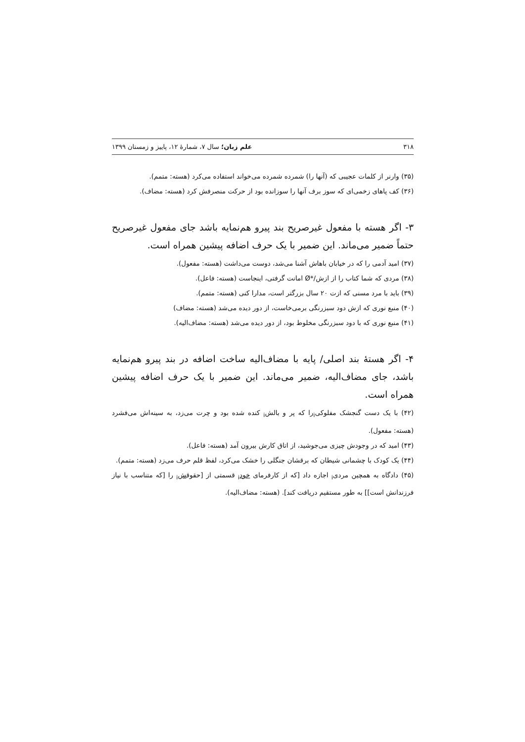۳۱۸ علم زبان؛ سال ۷، شمارهٔ ۱۲، پاییز و زمستان ۱۳۹۹
(۳۵) وارنر از کلمات عجیبی که (آنها را) شمرده شمرده می‌خواند استفاده می‌کرد (هسته: متمم).
(۳۶) کف پاهای زخمی‌ای که سوز برف آنها را سوزانده بود از حرکت منصرفش کرد (هسته: مضاف).
۳- اگر هسته با مفعول غیرصریح بند پیرو هم‌نمایه باشد جای مفعول غیرصریح حتماً ضمیر می‌ماند. این ضمیر با یک حرف اضافه پیشین همراه است.
(۳۷) امید آدمی را که در خیابان باهاش آشنا می‌شد، دوست می‌داشت (هسته: مفعول).
(۳۸) مردی که شما کتاب را از ازش/*Ø امانت گرفتی، اینجاست (هسته: فاعل).
(۳۹) باید با مرد مسنی که ازت ۲۰ سال بزرگتر است، مدارا کنی (هسته: متمم).
(۴۰) منبع نوری که ازش دود سبزرنگی برمی‌خاست، از دور دیده می‌شد (هسته: مضاف)
(۴۱) منبع نوری که با دود سبزرنگی مخلوط بود، از دور دیده می‌شد (هسته: مضاف‌الیه).
۴- اگر هستهٔ بند اصلی/ پایه با مضاف‌الیه ساخت اضافه در بند پیرو هم‌نمایه باشد، جای مضاف‌الیه، ضمیر می‌ماند. این ضمیر با یک حرف اضافه پیشین همراه است.
(۴۲) با یک دست گنجشک مفلوکی<sub>i</sub>را که پر و بالش<sub>i</sub> کنده شده بود و چرت می‌زد، به سینه‌اش می‌فشرد (هسته: مفعول).
(۴۳) امید که در وجودش چیزی می‌جوشید، از اتاق کارش بیرون آمد (هسته: فاعل).
(۴۴) یک کودک با چشمانی شیطان که برقشان جنگلی را خشک می‌کرد، لفظ قلم حرف می‌زد (هسته: متمم).
(۴۵) دادگاه به همچین مردی<sub>i</sub> اجازه داد [که از کارفرمای خود<sub>i</sub> قسمتی از [حقوقش<sub>i</sub> را [که متناسب با نیاز فرزندانش است]] به طور مستقیم دریافت کند]. (هسته: مضاف‌الیه).